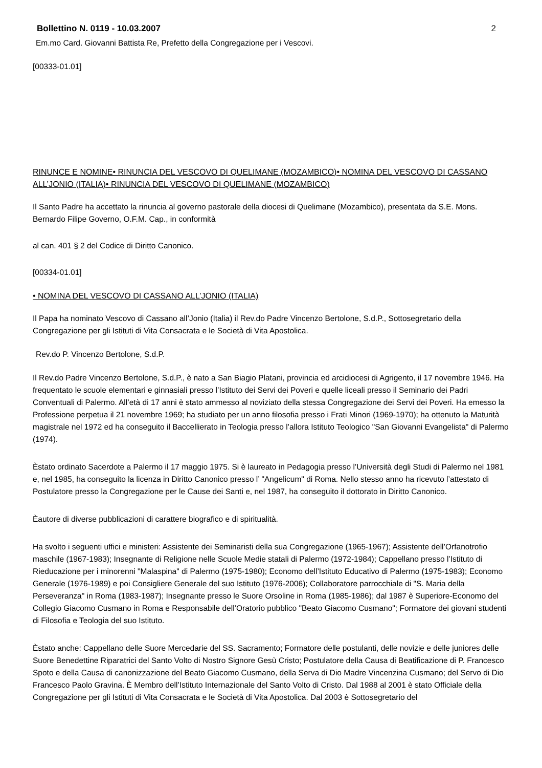Bollettino N. 0119 - 10.03.2007 2
Em.mo Card. Giovanni Battista Re, Prefetto della Congregazione per i Vescovi.
[00333-01.01]
RINUNCE E NOMINE• RINUNCIA DEL VESCOVO DI QUELIMANE (MOZAMBICO)• NOMINA DEL VESCOVO DI CASSANO ALL’JONIO (ITALIA)• RINUNCIA DEL VESCOVO DI QUELIMANE (MOZAMBICO)
Il Santo Padre ha accettato la rinuncia al governo pastorale della diocesi di Quelimane (Mozambico), presentata da S.E. Mons. Bernardo Filipe Governo, O.F.M. Cap., in conformità
al can. 401 § 2 del Codice di Diritto Canonico.
[00334-01.01]
• NOMINA DEL VESCOVO DI CASSANO ALL’JONIO (ITALIA)
Il Papa ha nominato Vescovo di Cassano all’Jonio (Italia) il Rev.do Padre Vincenzo Bertolone, S.d.P., Sottosegretario della Congregazione per gli Istituti di Vita Consacrata e le Società di Vita Apostolica.
Rev.do P. Vincenzo Bertolone, S.d.P.
Il Rev.do Padre Vincenzo Bertolone, S.d.P., è nato a San Biagio Platani, provincia ed arcidiocesi di Agrigento, il 17 novembre 1946. Ha frequentato le scuole elementari e ginnasiali presso l’Istituto dei Servi dei Poveri e quelle liceali presso il Seminario dei Padri Conventuali di Palermo. All’età di 17 anni è stato ammesso al noviziato della stessa Congregazione dei Servi dei Poveri. Ha emesso la Professione perpetua il 21 novembre 1969; ha studiato per un anno filosofia presso i Frati Minori (1969-1970); ha ottenuto la Maturità magistrale nel 1972 ed ha conseguito il Baccellierato in Teologia presso l’allora Istituto Teologico "San Giovanni Evangelista" di Palermo (1974).
Èstato ordinato Sacerdote a Palermo il 17 maggio 1975. Si è laureato in Pedagogia presso l’Università degli Studi di Palermo nel 1981 e, nel 1985, ha conseguito la licenza in Diritto Canonico presso l’ "Angelicum" di Roma. Nello stesso anno ha ricevuto l’attestato di Postulatore presso la Congregazione per le Cause dei Santi e, nel 1987, ha conseguito il dottorato in Diritto Canonico.
Èautore di diverse pubblicazioni di carattere biografico e di spiritualità.
Ha svolto i seguenti uffici e ministeri: Assistente dei Seminaristi della sua Congregazione (1965-1967); Assistente dell’Orfanotrofio maschile (1967-1983); Insegnante di Religione nelle Scuole Medie statali di Palermo (1972-1984); Cappellano presso l’Istituto di Rieducazione per i minorenni "Malaspina" di Palermo (1975-1980); Economo dell’Istituto Educativo di Palermo (1975-1983); Economo Generale (1976-1989) e poi Consigliere Generale del suo Istituto (1976-2006); Collaboratore parrocchiale di "S. Maria della Perseveranza" in Roma (1983-1987); Insegnante presso le Suore Orsoline in Roma (1985-1986); dal 1987 è Superiore-Economo del Collegio Giacomo Cusmano in Roma e Responsabile dell’Oratorio pubblico "Beato Giacomo Cusmano"; Formatore dei giovani studenti di Filosofia e Teologia del suo Istituto.
Èstato anche: Cappellano delle Suore Mercedarie del SS. Sacramento; Formatore delle postulanti, delle novizie e delle juniores delle Suore Benedettine Riparatrici del Santo Volto di Nostro Signore Gesù Cristo; Postulatore della Causa di Beatificazione di P. Francesco Spoto e della Causa di canonizzazione del Beato Giacomo Cusmano, della Serva di Dio Madre Vincenzina Cusmano; del Servo di Dio Francesco Paolo Gravina. È Membro dell’Istituto Internazionale del Santo Volto di Cristo. Dal 1988 al 2001 è stato Officiale della Congregazione per gli Istituti di Vita Consacrata e le Società di Vita Apostolica. Dal 2003 è Sottosegretario del